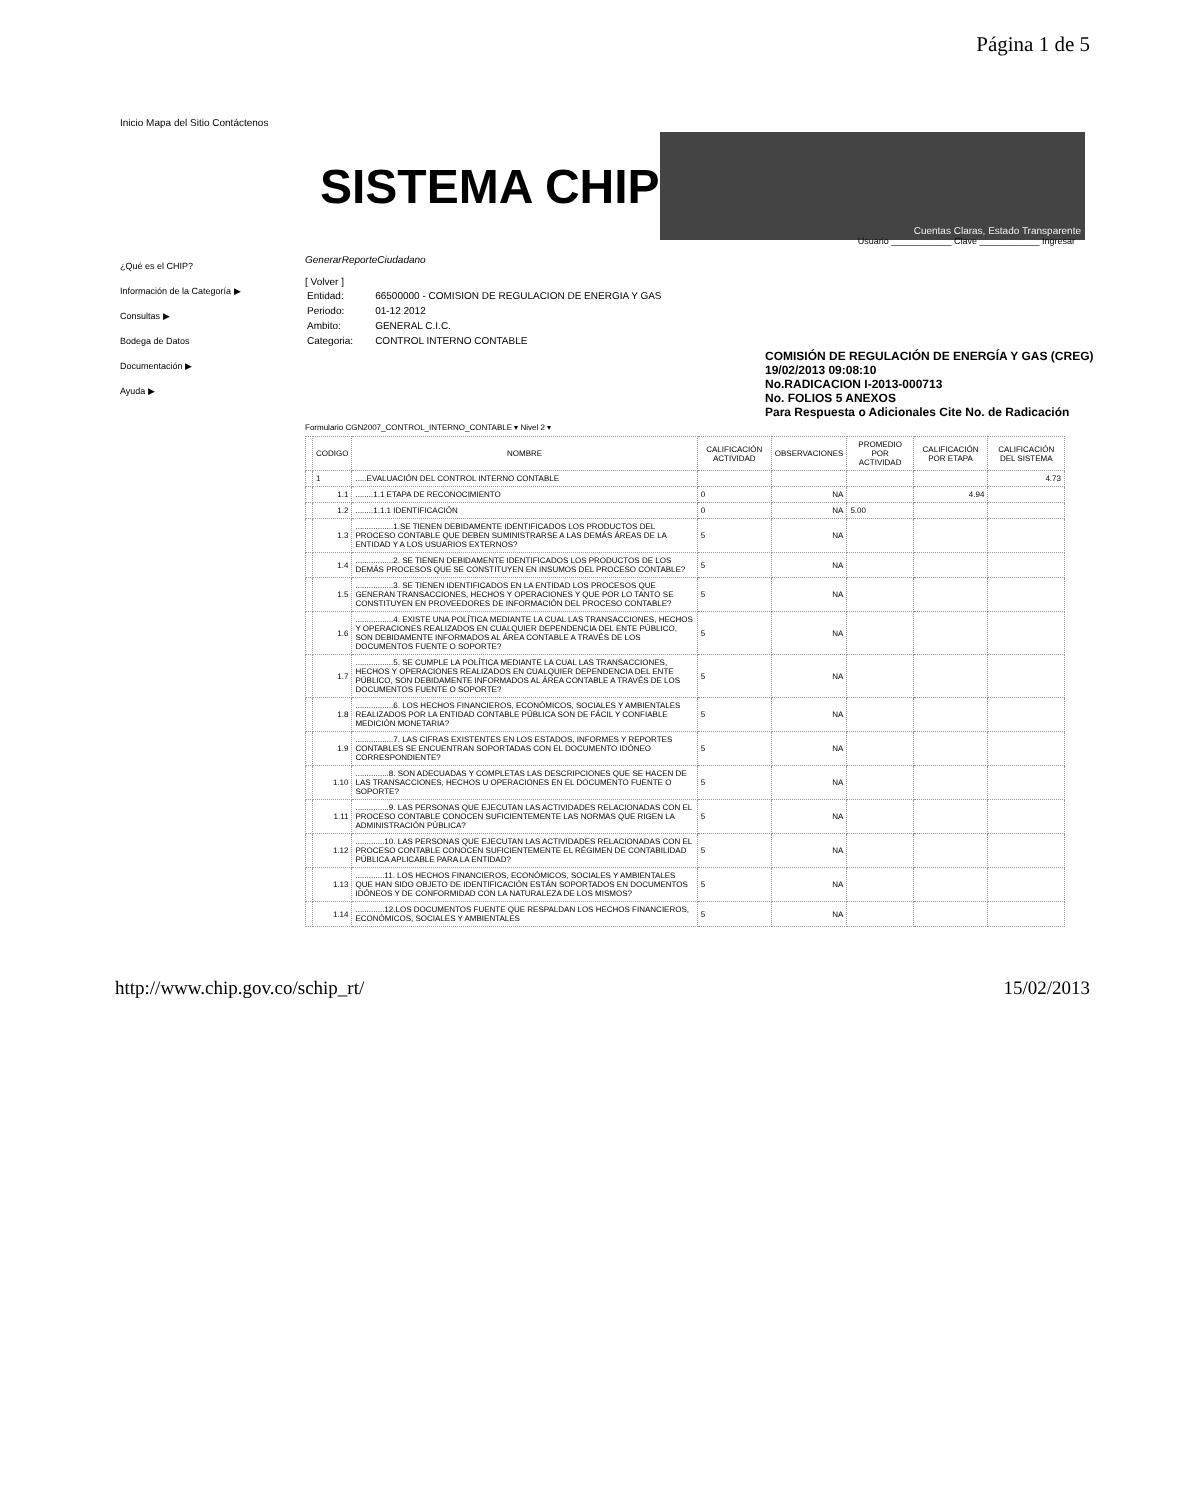Página 1 de 5
Inicio Mapa del Sitio Contáctenos
SISTEMA CHIP
Cuentas Claras, Estado Transparente
Usuario ____________ Clave ____________ Ingresar
¿Qué es el CHIP?
Información de la Categoría ▶
Consultas ▶
Bodega de Datos
Documentación ▶
Ayuda ▶
GenerarReporteCiudadano
[ Volver ]
| Entidad: | 66500000 - COMISION DE REGULACION DE ENERGIA Y GAS |
| Periodo: | 01-12 2012 |
| Ambito: | GENERAL C.I.C. |
| Categoria: | CONTROL INTERNO CONTABLE |
COMISIÓN DE REGULACIÓN DE ENERGÍA Y GAS (CREG)
19/02/2013 09:08:10
No.RADICACION I-2013-000713
No. FOLIOS 5 ANEXOS
Para Respuesta o Adicionales Cite No. de Radicación
Formulario CGN2007_CONTROL_INTERNO_CONTABLE ▾ Nivel 2 ▾
| | CODIGO | NOMBRE | CALIFICACIÓN ACTIVIDAD | OBSERVACIONES | PROMEDIO POR ACTIVIDAD | CALIFICACIÓN POR ETAPA | CALIFICACIÓN DEL SISTEMA |
| --- | --- | --- | --- | --- | --- | --- | --- |
| | 1 | .....EVALUACIÓN DEL CONTROL INTERNO CONTABLE | | | | | 4.73 |
| | 1.1 | ........1.1 ETAPA DE RECONOCIMIENTO | 0 | NA | | 4.94 | |
| | 1.2 | ........1.1.1 IDENTIFICACIÓN | 0 | NA | 5.00 | | |
| | 1.3 | .................1.SE TIENEN DEBIDAMENTE IDENTIFICADOS LOS PRODUCTOS DEL PROCESO CONTABLE QUE DEBEN SUMINISTRARSE A LAS DEMÁS ÁREAS DE LA ENTIDAD Y A LOS USUARIOS EXTERNOS? | 5 | NA | | | |
| | 1.4 | .................2. SE TIENEN DEBIDAMENTE IDENTIFICADOS LOS PRODUCTOS DE LOS DEMÁS PROCESOS QUE SE CONSTITUYEN EN INSUMOS DEL PROCESO CONTABLE? | 5 | NA | | | |
| | 1.5 | .................3. SE TIENEN IDENTIFICADOS EN LA ENTIDAD LOS PROCESOS QUE GENERAN TRANSACCIONES, HECHOS Y OPERACIONES Y QUE POR LO TANTO SE CONSTITUYEN EN PROVEEDORES DE INFORMACIÓN DEL PROCESO CONTABLE? | 5 | NA | | | |
| | 1.6 | .................4. EXISTE UNA POLÍTICA MEDIANTE LA CUAL LAS TRANSACCIONES, HECHOS Y OPERACIONES REALIZADOS EN CUALQUIER DEPENDENCIA DEL ENTE PÚBLICO, SON DEBIDAMENTE INFORMADOS AL ÁREA CONTABLE A TRAVÉS DE LOS DOCUMENTOS FUENTE O SOPORTE? | 5 | NA | | | |
| | 1.7 | .................5. SE CUMPLE LA POLÍTICA MEDIANTE LA CUAL LAS TRANSACCIONES, HECHOS Y OPERACIONES REALIZADOS EN CUALQUIER DEPENDENCIA DEL ENTE PÚBLICO, SON DEBIDAMENTE INFORMADOS AL ÁREA CONTABLE A TRAVÉS DE LOS DOCUMENTOS FUENTE O SOPORTE? | 5 | NA | | | |
| | 1.8 | .................6. LOS HECHOS FINANCIEROS, ECONÓMICOS, SOCIALES Y AMBIENTALES REALIZADOS POR LA ENTIDAD CONTABLE PÚBLICA SON DE FÁCIL Y CONFIABLE MEDICIÓN MONETARIA? | 5 | NA | | | |
| | 1.9 | .................7. LAS CIFRAS EXISTENTES EN LOS ESTADOS, INFORMES Y REPORTES CONTABLES SE ENCUENTRAN SOPORTADAS CON EL DOCUMENTO IDÓNEO CORRESPONDIENTE? | 5 | NA | | | |
| | 1.10 | ...............8. SON ADECUADAS Y COMPLETAS LAS DESCRIPCIONES QUE SE HACEN DE LAS TRANSACCIONES, HECHOS U OPERACIONES EN EL DOCUMENTO FUENTE O SOPORTE? | 5 | NA | | | |
| | 1.11 | ...............9. LAS PERSONAS QUE EJECUTAN LAS ACTIVIDADES RELACIONADAS CON EL PROCESO CONTABLE CONOCEN SUFICIENTEMENTE LAS NORMAS QUE RIGEN LA ADMINISTRACIÓN PÚBLICA? | 5 | NA | | | |
| | 1.12 | .............10. LAS PERSONAS QUE EJECUTAN LAS ACTIVIDADES RELACIONADAS CON EL PROCESO CONTABLE CONOCEN SUFICIENTEMENTE EL RÉGIMEN DE CONTABILIDAD PÚBLICA APLICABLE PARA LA ENTIDAD? | 5 | NA | | | |
| | 1.13 | .............11. LOS HECHOS FINANCIEROS, ECONÓMICOS, SOCIALES Y AMBIENTALES QUE HAN SIDO OBJETO DE IDENTIFICACIÓN ESTÁN SOPORTADOS EN DOCUMENTOS IDÓNEOS Y DE CONFORMIDAD CON LA NATURALEZA DE LOS MISMOS? | 5 | NA | | | |
| | 1.14 | .............12.LOS DOCUMENTOS FUENTE QUE RESPALDAN LOS HECHOS FINANCIEROS, ECONÓMICOS, SOCIALES Y AMBIENTALES | 5 | NA | | | |
http://www.chip.gov.co/schip_rt/ 15/02/2013